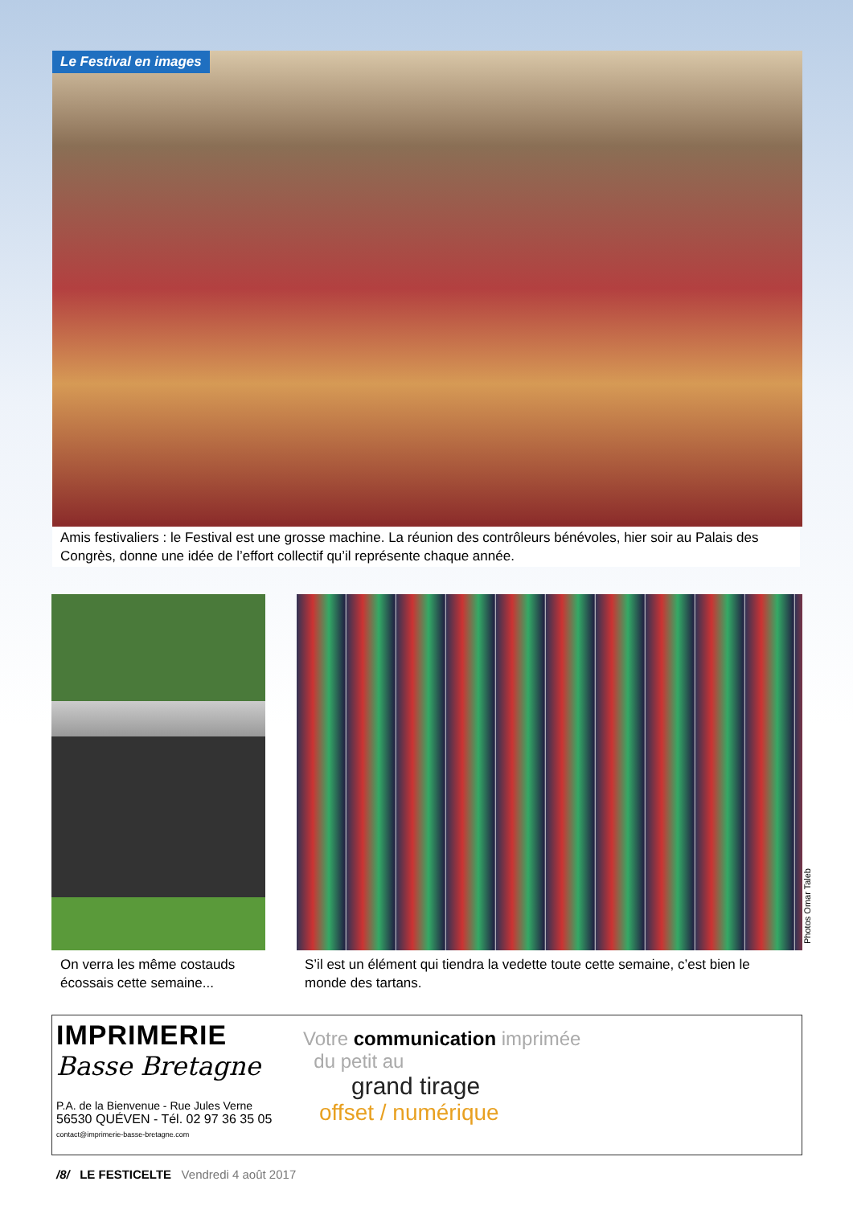Le Festival en images
Amis festivaliers : le Festival est une grosse machine. La réunion des contrôleurs bénévoles, hier soir au Palais des Congrès, donne une idée de l’effort collectif qu’il représente chaque année.
Photos Omar Taleb
On verra les même costauds écossais cette semaine...
S’il est un élément qui tiendra la vedette toute cette semaine, c’est bien le monde des tartans.
IMPRIMERIE
Basse Bretagne
P.A. de la Bienvenue - Rue Jules Verne
56530 QUÉVEN - Tél. 02 97 36 35 05
contact@imprimerie-basse-bretagne.com
Votre communication imprimée
du petit au
grand tirage
offset / numérique
/8/ LE FESTICELTE Vendredi 4 août 2017